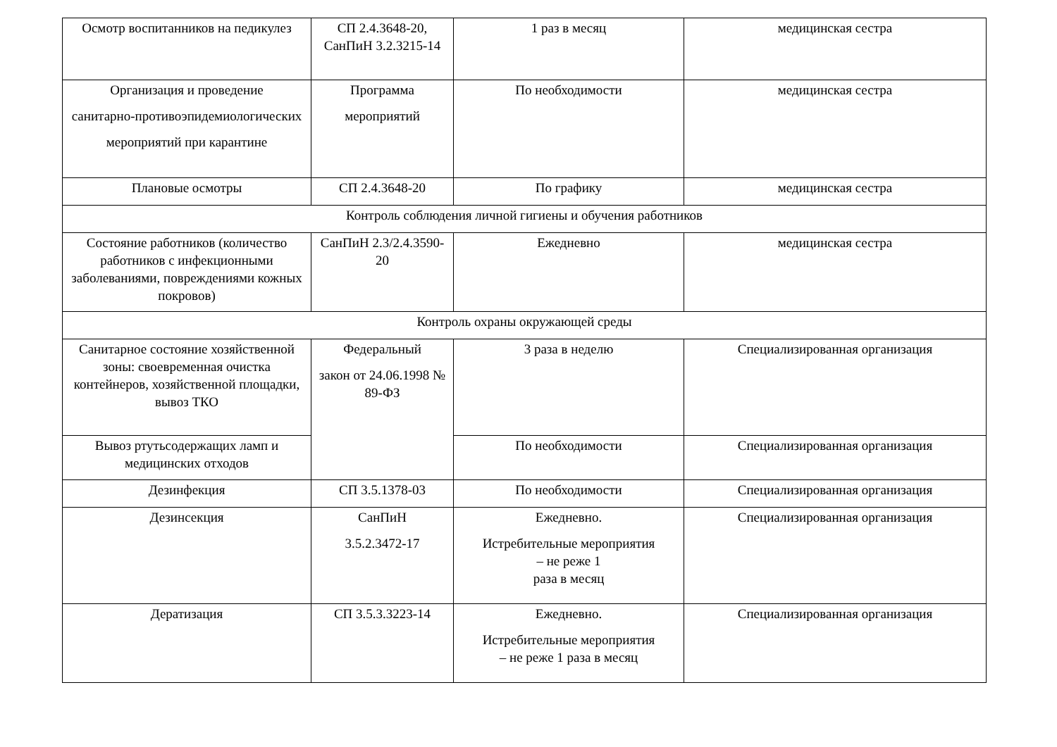| Осмотр воспитанников на педикулез | СП 2.4.3648-20, СанПиН 3.2.3215-14 | 1 раз в месяц | медицинская сестра |
| Организация и проведение санитарно-противоэпидемиологических мероприятий при карантине | Программа мероприятий | По необходимости | медицинская сестра |
| Плановые осмотры | СП 2.4.3648-20 | По графику | медицинская сестра |
| Контроль соблюдения личной гигиены и обучения работников | | | |
| Состояние работников (количество работников с инфекционными заболеваниями, повреждениями кожных покровов) | СанПиН 2.3/2.4.3590-20 | Ежедневно | медицинская сестра |
| Контроль охраны окружающей среды | | | |
| Санитарное состояние хозяйственной зоны: своевременная очистка контейнеров, хозяйственной площадки, вывоз ТКО | Федеральный закон от 24.06.1998 № 89-ФЗ | 3 раза в неделю | Специализированная организация |
| Вывоз ртутьсодержащих ламп и медицинских отходов | | По необходимости | Специализированная организация |
| Дезинфекция | СП 3.5.1378-03 | По необходимости | Специализированная организация |
| Дезинсекция | СанПиН 3.5.2.3472-17 | Ежедневно. Истребительные мероприятия – не реже 1 раза в месяц | Специализированная организация |
| Дератизация | СП 3.5.3.3223-14 | Ежедневно. Истребительные мероприятия – не реже 1 раза в месяц | Специализированная организация |